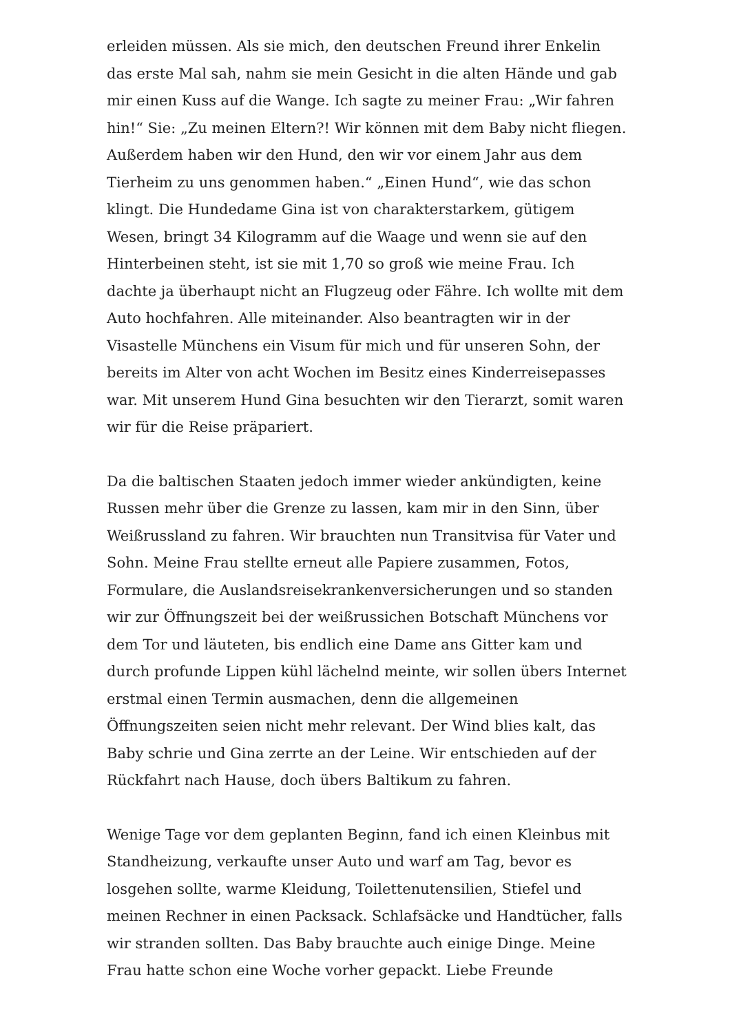erleiden müssen. Als sie mich, den deutschen Freund ihrer Enkelin das erste Mal sah, nahm sie mein Gesicht in die alten Hände und gab mir einen Kuss auf die Wange. Ich sagte zu meiner Frau: „Wir fahren hin!“ Sie: „Zu meinen Eltern?! Wir können mit dem Baby nicht fliegen. Außerdem haben wir den Hund, den wir vor einem Jahr aus dem Tierheim zu uns genommen haben.“ „Einen Hund“, wie das schon klingt. Die Hundedame Gina ist von charakterstarkem, gütigem Wesen, bringt 34 Kilogramm auf die Waage und wenn sie auf den Hinterbeinen steht, ist sie mit 1,70 so groß wie meine Frau. Ich dachte ja überhaupt nicht an Flugzeug oder Fähre. Ich wollte mit dem Auto hochfahren. Alle miteinander. Also beantragten wir in der Visastelle Münchens ein Visum für mich und für unseren Sohn, der bereits im Alter von acht Wochen im Besitz eines Kinderreisepasses war. Mit unserem Hund Gina besuchten wir den Tierarzt, somit waren wir für die Reise präpariert.
Da die baltischen Staaten jedoch immer wieder ankündigten, keine Russen mehr über die Grenze zu lassen, kam mir in den Sinn, über Weißrussland zu fahren. Wir brauchten nun Transitvisa für Vater und Sohn. Meine Frau stellte erneut alle Papiere zusammen, Fotos, Formulare, die Auslandsreisekrankenversicherungen und so standen wir zur Öffnungszeit bei der weißrussichen Botschaft Münchens vor dem Tor und läuteten, bis endlich eine Dame ans Gitter kam und durch profunde Lippen kühl lächelnd meinte, wir sollen übers Internet erstmal einen Termin ausmachen, denn die allgemeinen Öffnungszeiten seien nicht mehr relevant. Der Wind blies kalt, das Baby schrie und Gina zerrte an der Leine. Wir entschieden auf der Rückfahrt nach Hause, doch übers Baltikum zu fahren.
Wenige Tage vor dem geplanten Beginn, fand ich einen Kleinbus mit Standheizung, verkaufte unser Auto und warf am Tag, bevor es losgehen sollte, warme Kleidung, Toilettenutensilien, Stiefel und meinen Rechner in einen Packsack. Schlafsäcke und Handtücher, falls wir stranden sollten. Das Baby brauchte auch einige Dinge. Meine Frau hatte schon eine Woche vorher gepackt. Liebe Freunde